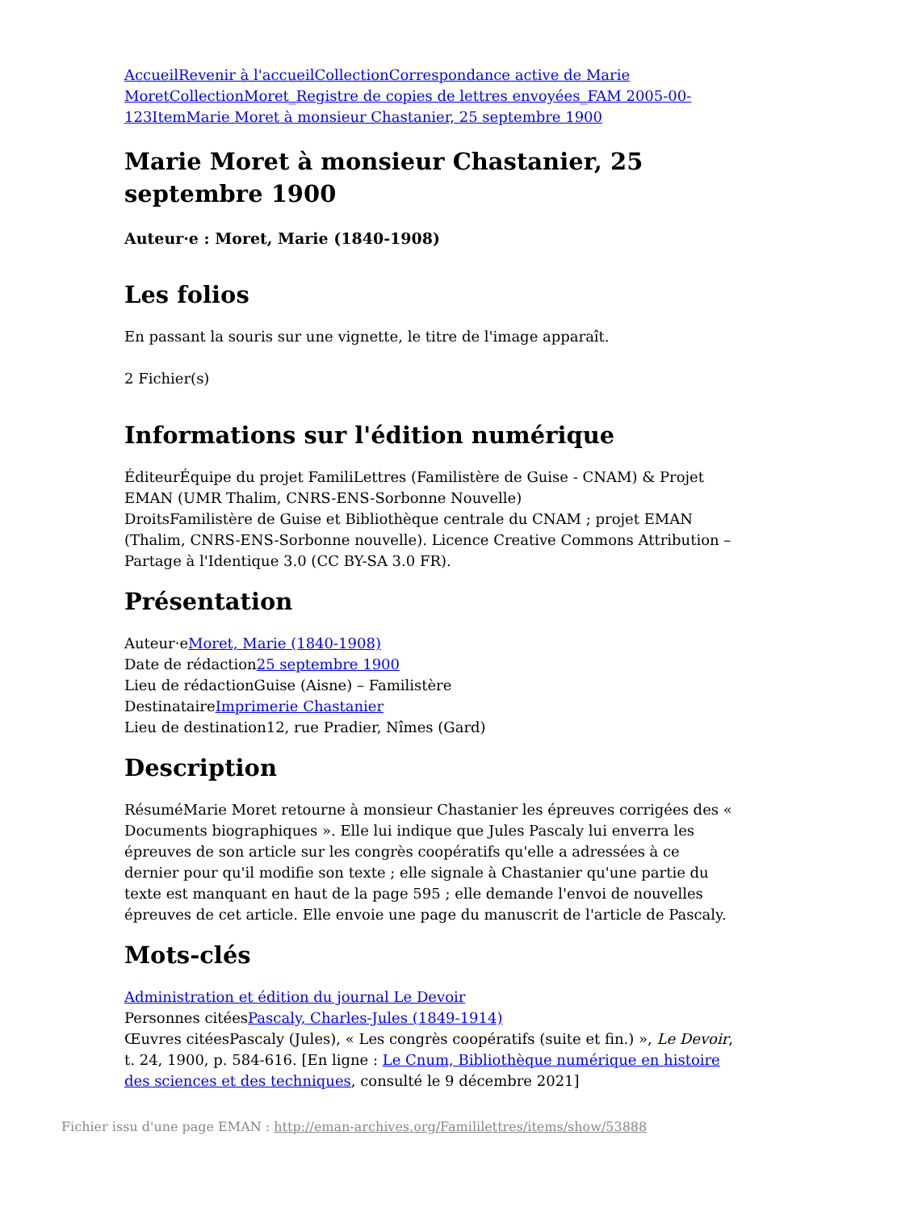Accueil Revenir à l'accueil Collection Correspondance active de Marie Moret Collection Moret_Registre de copies de lettres envoyées_FAM 2005-00-123 Item Marie Moret à monsieur Chastanier, 25 septembre 1900
Marie Moret à monsieur Chastanier, 25 septembre 1900
Auteur·e : Moret, Marie (1840-1908)
Les folios
En passant la souris sur une vignette, le titre de l'image apparaît.
2 Fichier(s)
Informations sur l'édition numérique
ÉditeurÉquipe du projet FamiliLettres (Familistère de Guise - CNAM) & Projet EMAN (UMR Thalim, CNRS-ENS-Sorbonne Nouvelle)
DroitsFamilistère de Guise et Bibliothèque centrale du CNAM ; projet EMAN (Thalim, CNRS-ENS-Sorbonne nouvelle). Licence Creative Commons Attribution – Partage à l'Identique 3.0 (CC BY-SA 3.0 FR).
Présentation
Auteur·eMoret, Marie (1840-1908)
Date de rédaction25 septembre 1900
Lieu de rédactionGuise (Aisne) – Familistère
DestinataireImprimerie Chastanier
Lieu de destination12, rue Pradier, Nîmes (Gard)
Description
RésuméMarie Moret retourne à monsieur Chastanier les épreuves corrigées des « Documents biographiques ». Elle lui indique que Jules Pascaly lui enverra les épreuves de son article sur les congrès coopératifs qu'elle a adressées à ce dernier pour qu'il modifie son texte ; elle signale à Chastanier qu'une partie du texte est manquant en haut de la page 595 ; elle demande l'envoi de nouvelles épreuves de cet article. Elle envoie une page du manuscrit de l'article de Pascaly.
Mots-clés
Administration et édition du journal Le Devoir
Personnes citéesPascaly, Charles-Jules (1849-1914)
Œuvres citéesPascaly (Jules), « Les congrès coopératifs (suite et fin.) », Le Devoir, t. 24, 1900, p. 584-616. [En ligne : Le Cnum, Bibliothèque numérique en histoire des sciences et des techniques, consulté le 9 décembre 2021]
Fichier issu d'une page EMAN : http://eman-archives.org/Famililettres/items/show/53888